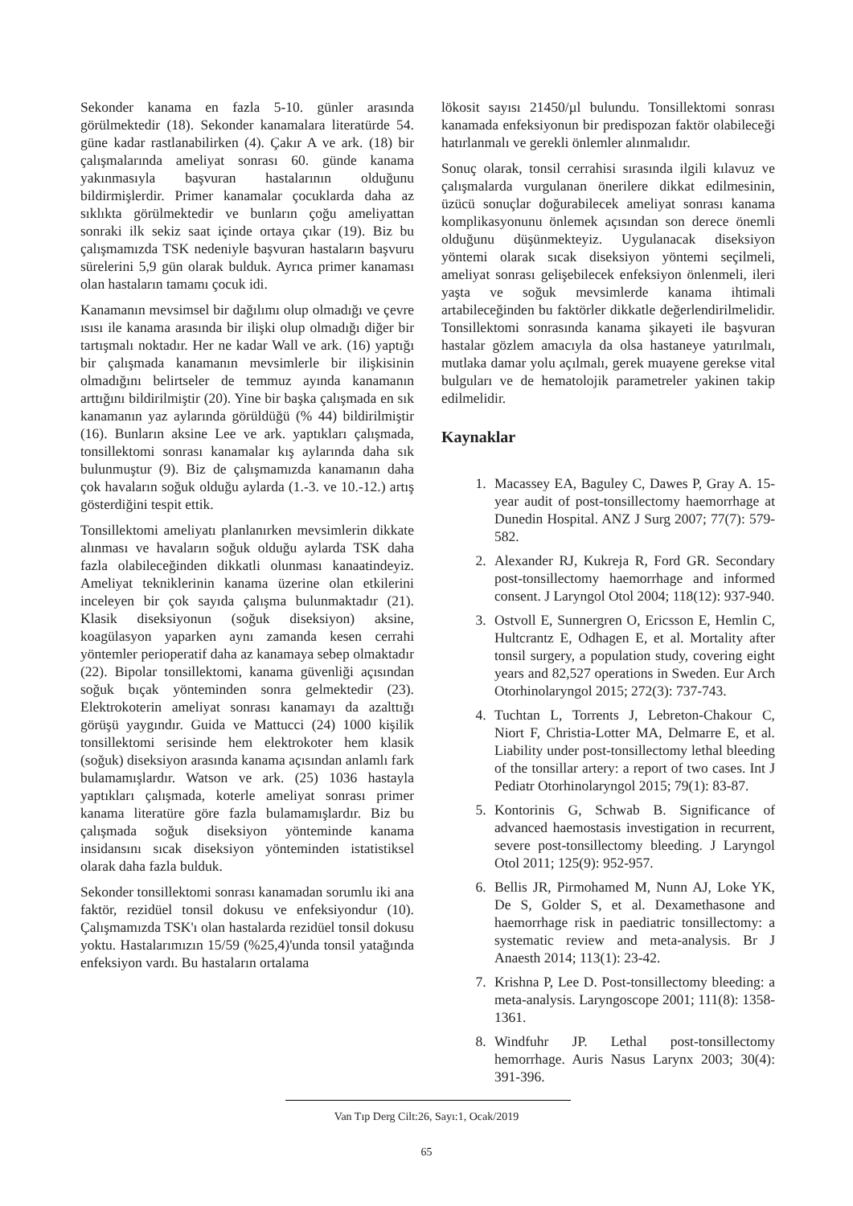Sekonder kanama en fazla 5-10. günler arasında görülmektedir (18). Sekonder kanamalara literatürde 54. güne kadar rastlanabilirken (4). Çakır A ve ark. (18) bir çalışmalarında ameliyat sonrası 60. günde kanama yakınmasıyla başvuran hastalarının olduğunu bildirmişlerdir. Primer kanamalar çocuklarda daha az sıklıkta görülmektedir ve bunların çoğu ameliyattan sonraki ilk sekiz saat içinde ortaya çıkar (19). Biz bu çalışmamızda TSK nedeniyle başvuran hastaların başvuru sürelerini 5,9 gün olarak bulduk. Ayrıca primer kanaması olan hastaların tamamı çocuk idi.
Kanamanın mevsimsel bir dağılımı olup olmadığı ve çevre ısısı ile kanama arasında bir ilişki olup olmadığı diğer bir tartışmalı noktadır. Her ne kadar Wall ve ark. (16) yaptığı bir çalışmada kanamanın mevsimlerle bir ilişkisinin olmadığını belirtseler de temmuz ayında kanamanın arttığını bildirilmiştir (20). Yine bir başka çalışmada en sık kanamanın yaz aylarında görüldüğü (% 44) bildirilmiştir (16). Bunların aksine Lee ve ark. yaptıkları çalışmada, tonsillektomi sonrası kanamalar kış aylarında daha sık bulunmuştur (9). Biz de çalışmamızda kanamanın daha çok havaların soğuk olduğu aylarda (1.-3. ve 10.-12.) artış gösterdiğini tespit ettik.
Tonsillektomi ameliyatı planlanırken mevsimlerin dikkate alınması ve havaların soğuk olduğu aylarda TSK daha fazla olabileceğinden dikkatli olunması kanaatindeyiz. Ameliyat tekniklerinin kanama üzerine olan etkilerini inceleyen bir çok sayıda çalışma bulunmaktadır (21). Klasik diseksiyonun (soğuk diseksiyon) aksine, koagülasyon yaparken aynı zamanda kesen cerrahi yöntemler perioperatif daha az kanamaya sebep olmaktadır (22). Bipolar tonsillektomi, kanama güvenliği açısından soğuk bıçak yönteminden sonra gelmektedir (23). Elektrokoterin ameliyat sonrası kanamayı da azalttığı görüşü yaygındır. Guida ve Mattucci (24) 1000 kişilik tonsillektomi serisinde hem elektrokoter hem klasik (soğuk) diseksiyon arasında kanama açısından anlamlı fark bulamamışlardır. Watson ve ark. (25) 1036 hastayla yaptıkları çalışmada, koterle ameliyat sonrası primer kanama literatüre göre fazla bulamamışlardır. Biz bu çalışmada soğuk diseksiyon yönteminde kanama insidansını sıcak diseksiyon yönteminden istatistiksel olarak daha fazla bulduk.
Sekonder tonsillektomi sonrası kanamadan sorumlu iki ana faktör, rezidüel tonsil dokusu ve enfeksiyondur (10). Çalışmamızda TSK'ı olan hastalarda rezidüel tonsil dokusu yoktu. Hastalarımızın 15/59 (%25,4)'unda tonsil yatağında enfeksiyon vardı. Bu hastaların ortalama
lökosit sayısı 21450/µl bulundu. Tonsillektomi sonrası kanamada enfeksiyonun bir predispozan faktör olabileceği hatırlanmalı ve gerekli önlemler alınmalıdır.
Sonuç olarak, tonsil cerrahisi sırasında ilgili kılavuz ve çalışmalarda vurgulanan önerilere dikkat edilmesinin, üzücü sonuçlar doğurabilecek ameliyat sonrası kanama komplikasyonunu önlemek açısından son derece önemli olduğunu düşünmekteyiz. Uygulanacak diseksiyon yöntemi olarak sıcak diseksiyon yöntemi seçilmeli, ameliyat sonrası gelişebilecek enfeksiyon önlenmeli, ileri yaşta ve soğuk mevsimlerde kanama ihtimali artabileceğinden bu faktörler dikkatle değerlendirilmelidir. Tonsillektomi sonrasında kanama şikayeti ile başvuran hastalar gözlem amacıyla da olsa hastaneye yatırılmalı, mutlaka damar yolu açılmalı, gerek muayene gerekse vital bulguları ve de hematolojik parametreler yakinen takip edilmelidir.
Kaynaklar
1. Macassey EA, Baguley C, Dawes P, Gray A. 15-year audit of post-tonsillectomy haemorrhage at Dunedin Hospital. ANZ J Surg 2007; 77(7): 579-582.
2. Alexander RJ, Kukreja R, Ford GR. Secondary post-tonsillectomy haemorrhage and informed consent. J Laryngol Otol 2004; 118(12): 937-940.
3. Ostvoll E, Sunnergren O, Ericsson E, Hemlin C, Hultcrantz E, Odhagen E, et al. Mortality after tonsil surgery, a population study, covering eight years and 82,527 operations in Sweden. Eur Arch Otorhinolaryngol 2015; 272(3): 737-743.
4. Tuchtan L, Torrents J, Lebreton-Chakour C, Niort F, Christia-Lotter MA, Delmarre E, et al. Liability under post-tonsillectomy lethal bleeding of the tonsillar artery: a report of two cases. Int J Pediatr Otorhinolaryngol 2015; 79(1): 83-87.
5. Kontorinis G, Schwab B. Significance of advanced haemostasis investigation in recurrent, severe post-tonsillectomy bleeding. J Laryngol Otol 2011; 125(9): 952-957.
6. Bellis JR, Pirmohamed M, Nunn AJ, Loke YK, De S, Golder S, et al. Dexamethasone and haemorrhage risk in paediatric tonsillectomy: a systematic review and meta-analysis. Br J Anaesth 2014; 113(1): 23-42.
7. Krishna P, Lee D. Post-tonsillectomy bleeding: a meta-analysis. Laryngoscope 2001; 111(8): 1358-1361.
8. Windfuhr JP. Lethal post-tonsillectomy hemorrhage. Auris Nasus Larynx 2003; 30(4): 391-396.
Van Tıp Derg Cilt:26, Sayı:1, Ocak/2019
65